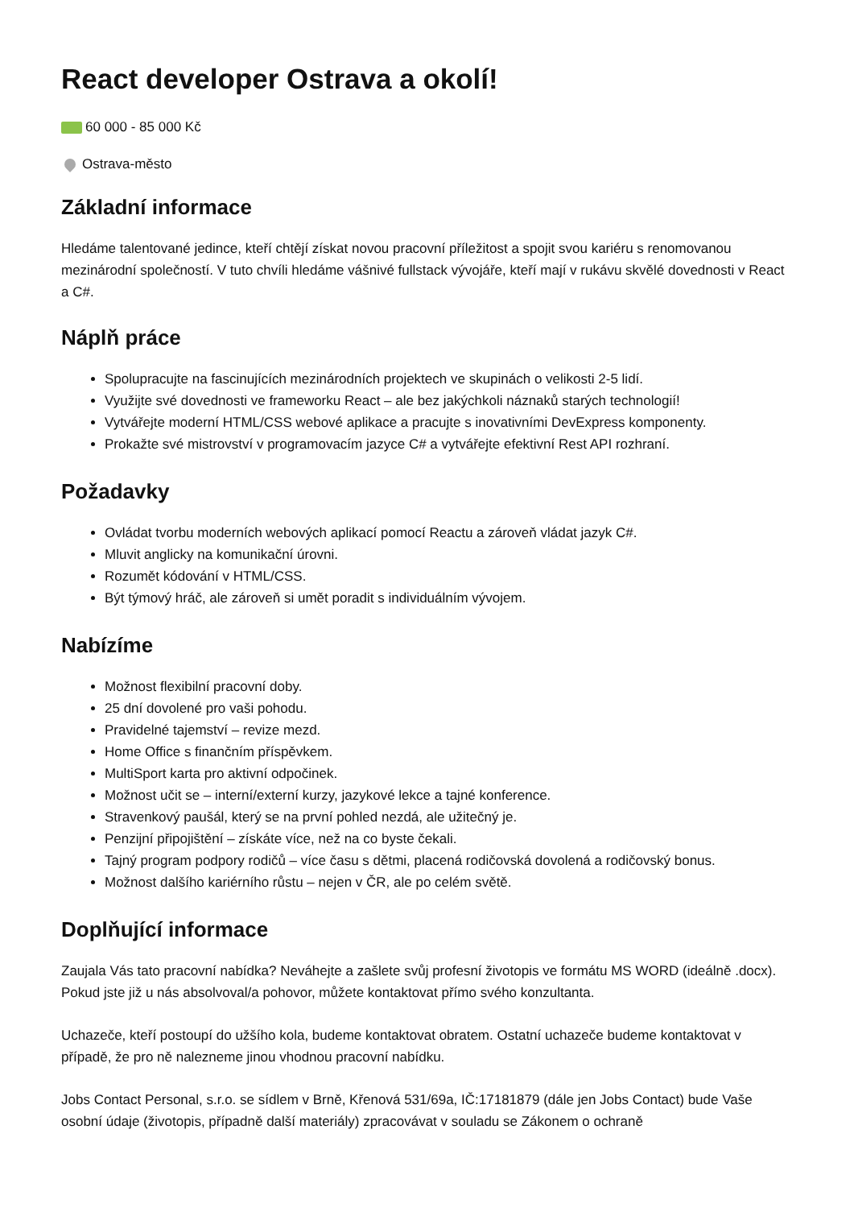React developer Ostrava a okolí!
60 000 - 85 000 Kč
Ostrava-město
Základní informace
Hledáme talentované jedince, kteří chtějí získat novou pracovní příležitost a spojit svou kariéru s renomovanou mezinárodní společností. V tuto chvíli hledáme vášnivé fullstack vývojáře, kteří mají v rukávu skvělé dovednosti v React a C#.
Náplň práce
Spolupracujte na fascinujících mezinárodních projektech ve skupinách o velikosti 2-5 lidí.
Využijte své dovednosti ve frameworku React – ale bez jakýchkoli náznaků starých technologií!
Vytvářejte moderní HTML/CSS webové aplikace a pracujte s inovativními DevExpress komponenty.
Prokažte své mistrovství v programovacím jazyce C# a vytvářejte efektivní Rest API rozhraní.
Požadavky
Ovládat tvorbu moderních webových aplikací pomocí Reactu a zároveň vládat jazyk C#.
Mluvit anglicky na komunikační úrovni.
Rozumět kódování v HTML/CSS.
Být týmový hráč, ale zároveň si umět poradit s individuálním vývojem.
Nabízíme
Možnost flexibilní pracovní doby.
25 dní dovolené pro vaši pohodu.
Pravidelné tajemství – revize mezd.
Home Office s finančním příspěvkem.
MultiSport karta pro aktivní odpočinek.
Možnost učit se – interní/externí kurzy, jazykové lekce a tajné konference.
Stravenkový paušál, který se na první pohled nezdá, ale užitečný je.
Penzijní připojištění – získáte více, než na co byste čekali.
Tajný program podpory rodičů – více času s dětmi, placená rodičovská dovolená a rodičovský bonus.
Možnost dalšího kariérního růstu – nejen v ČR, ale po celém světě.
Doplňující informace
Zaujala Vás tato pracovní nabídka? Neváhejte a zašlete svůj profesní životopis ve formátu MS WORD (ideálně .docx). Pokud jste již u nás absolvoval/a pohovor, můžete kontaktovat přímo svého konzultanta.
Uchazeče, kteří postoupí do užšího kola, budeme kontaktovat obratem. Ostatní uchazeče budeme kontaktovat v případě, že pro ně nalezneme jinou vhodnou pracovní nabídku.
Jobs Contact Personal, s.r.o. se sídlem v Brně, Křenová 531/69a, IČ:17181879 (dále jen Jobs Contact) bude Vaše osobní údaje (životopis, případně další materiály) zpracovávat v souladu se Zákonem o ochraně